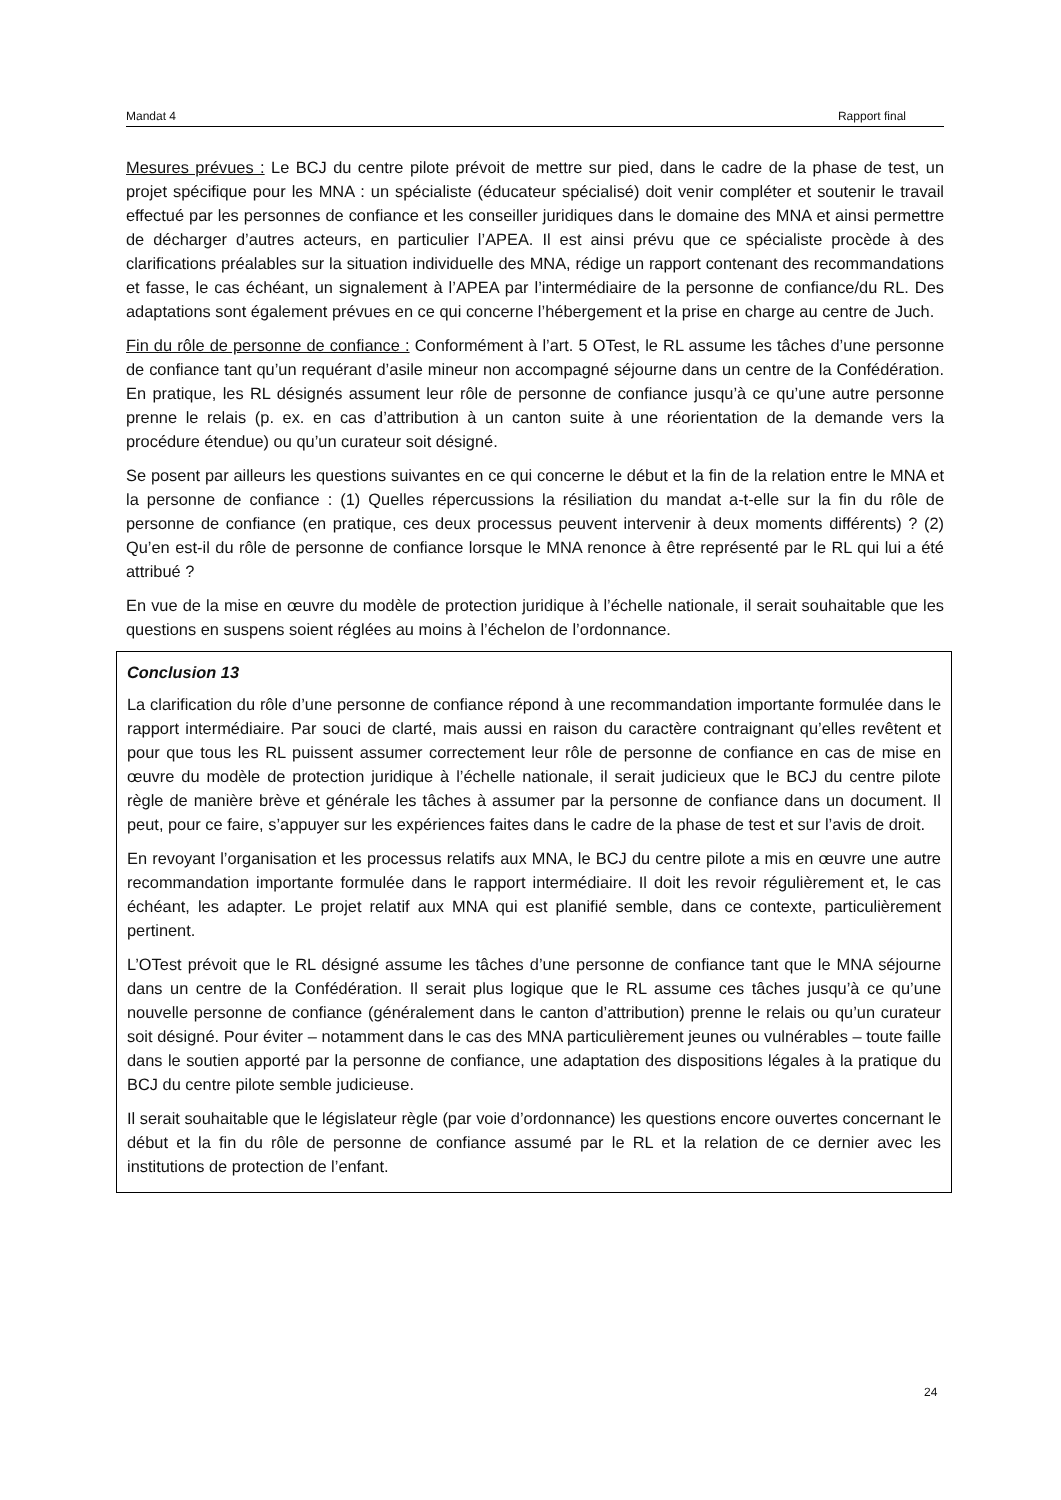Mandat 4 Rapport final
Mesures prévues : Le BCJ du centre pilote prévoit de mettre sur pied, dans le cadre de la phase de test, un projet spécifique pour les MNA : un spécialiste (éducateur spécialisé) doit venir compléter et soutenir le travail effectué par les personnes de confiance et les conseiller juridiques dans le domaine des MNA et ainsi permettre de décharger d’autres acteurs, en particulier l’APEA. Il est ainsi prévu que ce spécialiste procède à des clarifications préalables sur la situation individuelle des MNA, rédige un rapport contenant des recommandations et fasse, le cas échéant, un signalement à l’APEA par l’intermédiaire de la personne de confiance/du RL. Des adaptations sont également prévues en ce qui concerne l’hébergement et la prise en charge au centre de Juch.
Fin du rôle de personne de confiance : Conformément à l’art. 5 OTest, le RL assume les tâches d’une personne de confiance tant qu’un requérant d’asile mineur non accompagné séjourne dans un centre de la Confédération. En pratique, les RL désignés assument leur rôle de personne de confiance jusqu’à ce qu’une autre personne prenne le relais (p. ex. en cas d’attribution à un canton suite à une réorientation de la demande vers la procédure étendue) ou qu’un curateur soit désigné.
Se posent par ailleurs les questions suivantes en ce qui concerne le début et la fin de la relation entre le MNA et la personne de confiance : (1) Quelles répercussions la résiliation du mandat a-t-elle sur la fin du rôle de personne de confiance (en pratique, ces deux processus peuvent intervenir à deux moments différents) ? (2) Qu’en est-il du rôle de personne de confiance lorsque le MNA renonce à être représenté par le RL qui lui a été attribué ?
En vue de la mise en œuvre du modèle de protection juridique à l’échelle nationale, il serait souhaitable que les questions en suspens soient réglées au moins à l’échelon de l’ordonnance.
Conclusion 13
La clarification du rôle d’une personne de confiance répond à une recommandation importante formulée dans le rapport intermédiaire. Par souci de clarté, mais aussi en raison du caractère contraignant qu’elles revêtent et pour que tous les RL puissent assumer correctement leur rôle de personne de confiance en cas de mise en œuvre du modèle de protection juridique à l’échelle nationale, il serait judicieux que le BCJ du centre pilote règle de manière brève et générale les tâches à assumer par la personne de confiance dans un document. Il peut, pour ce faire, s’appuyer sur les expériences faites dans le cadre de la phase de test et sur l’avis de droit.
En revoyant l’organisation et les processus relatifs aux MNA, le BCJ du centre pilote a mis en œuvre une autre recommandation importante formulée dans le rapport intermédiaire. Il doit les revoir régulièrement et, le cas échéant, les adapter. Le projet relatif aux MNA qui est planifié semble, dans ce contexte, particulièrement pertinent.
L’OTest prévoit que le RL désigné assume les tâches d’une personne de confiance tant que le MNA séjourne dans un centre de la Confédération. Il serait plus logique que le RL assume ces tâches jusqu’à ce qu’une nouvelle personne de confiance (généralement dans le canton d’attribution) prenne le relais ou qu’un curateur soit désigné. Pour éviter – notamment dans le cas des MNA particulièrement jeunes ou vulnérables – toute faille dans le soutien apporté par la personne de confiance, une adaptation des dispositions légales à la pratique du BCJ du centre pilote semble judicieuse.
Il serait souhaitable que le législateur règle (par voie d’ordonnance) les questions encore ouvertes concernant le début et la fin du rôle de personne de confiance assumé par le RL et la relation de ce dernier avec les institutions de protection de l’enfant.
24